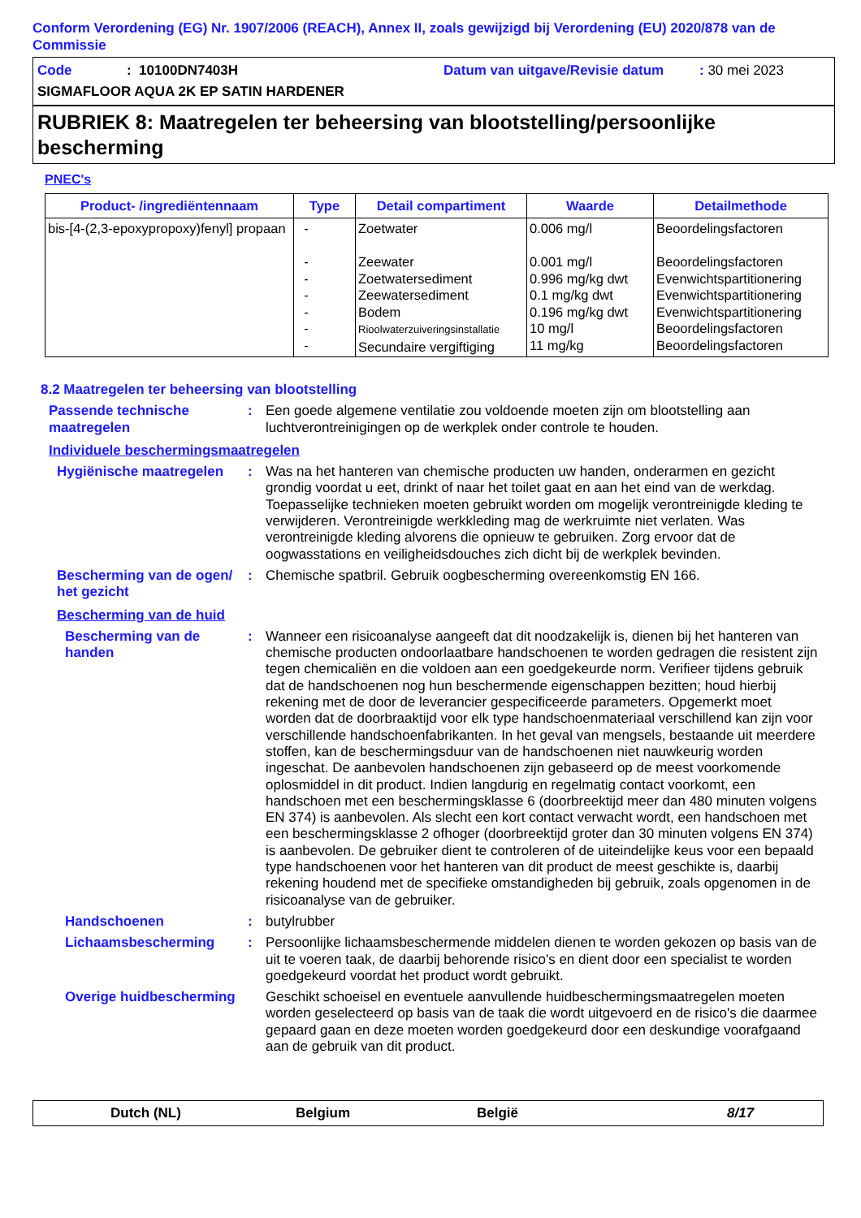Conform Verordening (EG) Nr. 1907/2006 (REACH), Annex II, zoals gewijzigd bij Verordening (EU) 2020/878 van de Commissie
Code: 10100DN7403H Datum van uitgave/Revisie datum: 30 mei 2023
SIGMAFLOOR AQUA 2K EP SATIN HARDENER
RUBRIEK 8: Maatregelen ter beheersing van blootstelling/persoonlijke bescherming
PNEC's
| Product- /ingrediëntennaam | Type | Detail compartiment | Waarde | Detailmethode |
| --- | --- | --- | --- | --- |
| bis-[4-(2,3-epoxypropoxy)fenyl] propaan | - - - - - - - | Zoetwater Zeewater Zoetwatersediment Zeewatersediment Bodem Rioolwaterzuiveringsinstallatie Secundaire vergiftiging | 0.006 mg/l 0.001 mg/l 0.996 mg/kg dwt 0.1 mg/kg dwt 0.196 mg/kg dwt 10 mg/l 11 mg/kg | Beoordelingsfactoren Beoordelingsfactoren Evenwichtspartitionering Evenwichtspartitionering Evenwichtspartitionering Beoordelingsfactoren Beoordelingsfactoren |
8.2 Maatregelen ter beheersing van blootstelling
Passende technische maatregelen
: Een goede algemene ventilatie zou voldoende moeten zijn om blootstelling aan luchtverontreinigingen op de werkplek onder controle te houden.
Individuele beschermingsmaatregelen
Hygiënische maatregelen : Was na het hanteren van chemische producten uw handen, onderarmen en gezicht grondig voordat u eet, drinkt of naar het toilet gaat en aan het eind van de werkdag. Toepasselijke technieken moeten gebruikt worden om mogelijk verontreinigde kleding te verwijderen. Verontreinigde werkkleding mag de werkruimte niet verlaten. Was verontreinigde kleding alvorens die opnieuw te gebruiken. Zorg ervoor dat de oogwasstations en veiligheidsdouches zich dicht bij de werkplek bevinden.
Bescherming van de ogen/ het gezicht
: Chemische spatbril. Gebruik oogbescherming overeenkomstig EN 166.
Bescherming van de huid
Bescherming van de handen
: Wanneer een risicoanalyse aangeeft dat dit noodzakelijk is, dienen bij het hanteren van chemische producten ondoorlaatbare handschoenen te worden gedragen die resistent zijn tegen chemicaliën en die voldoen aan een goedgekeurde norm. Verifieer tijdens gebruik dat de handschoenen nog hun beschermende eigenschappen bezitten; houd hierbij rekening met de door de leverancier gespecificeerde parameters. Opgemerkt moet worden dat de doorbraaktijd voor elk type handschoenmateriaal verschillend kan zijn voor verschillende handschoenfabrikanten. In het geval van mengsels, bestaande uit meerdere stoffen, kan de beschermingsduur van de handschoenen niet nauwkeurig worden ingeschat. De aanbevolen handschoenen zijn gebaseerd op de meest voorkomende oplosmiddel in dit product. Indien langdurig en regelmatig contact voorkomt, een handschoen met een beschermingsklasse 6 (doorbreektijd meer dan 480 minuten volgens EN 374) is aanbevolen. Als slecht een kort contact verwacht wordt, een handschoen met een beschermingsklasse 2 ofhoger (doorbreektijd groter dan 30 minuten volgens EN 374) is aanbevolen. De gebruiker dient te controleren of de uiteindelijke keus voor een bepaald type handschoenen voor het hanteren van dit product de meest geschikte is, daarbij rekening houdend met de specifieke omstandigheden bij gebruik, zoals opgenomen in de risicoanalyse van de gebruiker.
Handschoenen : butylrubber
Lichaamsbescherming : Persoonlijke lichaamsbeschermende middelen dienen te worden gekozen op basis van de uit te voeren taak, de daarbij behorende risico's en dient door een specialist te worden goedgekeurd voordat het product wordt gebruikt.
Overige huidbescherming
Geschikt schoeisel en eventuele aanvullende huidbeschermingsmaatregelen moeten worden geselecteerd op basis van de taak die wordt uitgevoerd en de risico's die daarmee gepaard gaan en deze moeten worden goedgekeurd door een deskundige voorafgaand aan de gebruik van dit product.
Dutch (NL) Belgium België 8/17